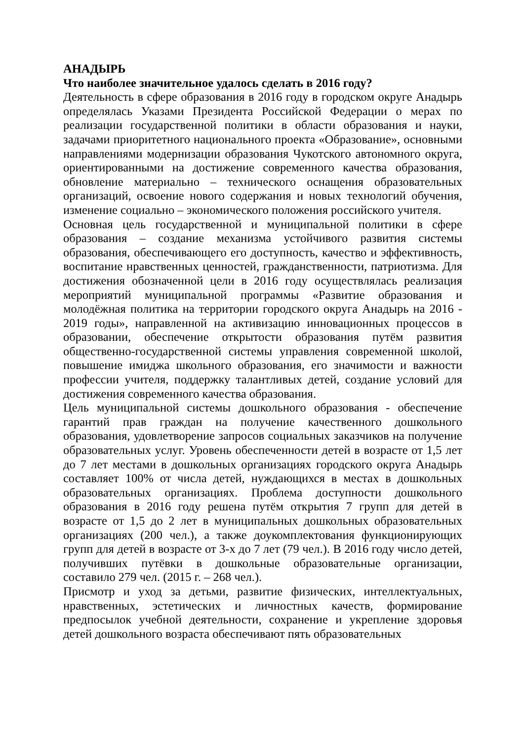АНАДЫРЬ
Что наиболее значительное удалось сделать в 2016 году?
Деятельность в сфере образования в 2016 году в городском округе Анадырь определялась Указами Президента Российской Федерации о мерах по реализации государственной политики в области образования и науки, задачами приоритетного национального проекта «Образование», основными направлениями модернизации образования Чукотского автономного округа, ориентированными на достижение современного качества образования, обновление материально – технического оснащения образовательных организаций, освоение нового содержания и новых технологий обучения, изменение социально – экономического положения российского учителя.
Основная цель государственной и муниципальной политики в сфере образования – создание механизма устойчивого развития системы образования, обеспечивающего его доступность, качество и эффективность, воспитание нравственных ценностей, гражданственности, патриотизма. Для достижения обозначенной цели в 2016 году осуществлялась реализация мероприятий муниципальной программы «Развитие образования и молодёжная политика на территории городского округа Анадырь на 2016 - 2019 годы», направленной на активизацию инновационных процессов в образовании, обеспечение открытости образования путём развития общественно-государственной системы управления современной школой, повышение имиджа школьного образования, его значимости и важности профессии учителя, поддержку талантливых детей, создание условий для достижения современного качества образования.
Цель муниципальной системы дошкольного образования - обеспечение гарантий прав граждан на получение качественного дошкольного образования, удовлетворение запросов социальных заказчиков на получение образовательных услуг. Уровень обеспеченности детей в возрасте от 1,5 лет до 7 лет местами в дошкольных организациях городского округа Анадырь составляет 100% от числа детей, нуждающихся в местах в дошкольных образовательных организациях. Проблема доступности дошкольного образования в 2016 году решена путём открытия 7 групп для детей в возрасте от 1,5 до 2 лет в муниципальных дошкольных образовательных организациях (200 чел.), а также доукомплектования функционирующих групп для детей в возрасте от 3-х до 7 лет (79 чел.). В 2016 году число детей, получивших путёвки в дошкольные образовательные организации, составило 279 чел. (2015 г. – 268 чел.).
Присмотр и уход за детьми, развитие физических, интеллектуальных, нравственных, эстетических и личностных качеств, формирование предпосылок учебной деятельности, сохранение и укрепление здоровья детей дошкольного возраста обеспечивают пять образовательных